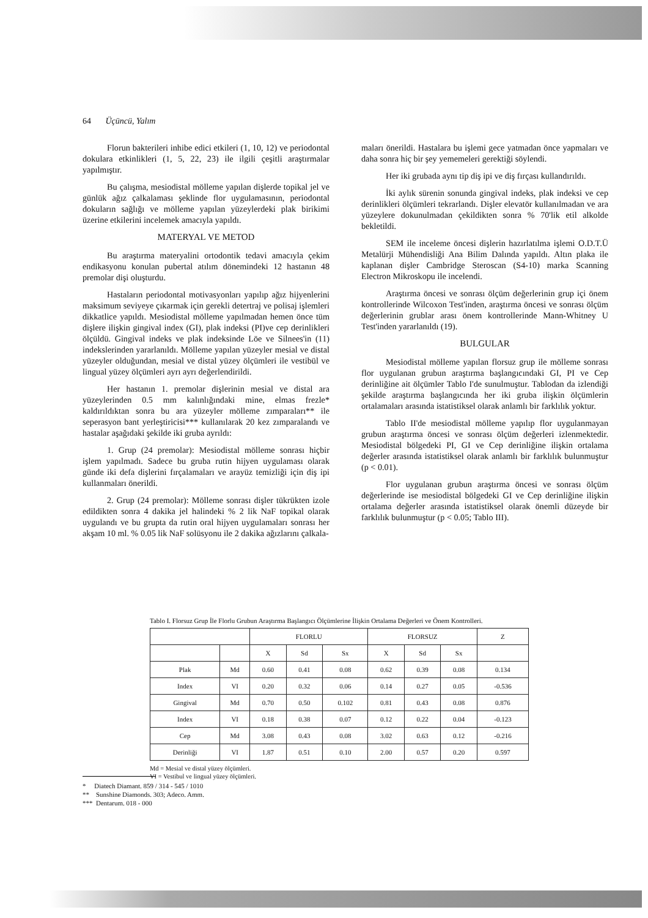64 Üçüncü, Yalım
Florun bakterileri inhibe edici etkileri (1, 10, 12) ve periodontal dokulara etkinlikleri (1, 5, 22, 23) ile ilgili çeşitli araştırmalar yapılmıştır.
Bu çalışma, mesiodistal mölleme yapılan dişlerde topikal jel ve günlük ağız çalkalaması şeklinde flor uygulamasının, periodontal dokuların sağlığı ve mölleme yapılan yüzeylerdeki plak birikimi üzerine etkilerini incelemek amacıyla yapıldı.
MATERYAL VE METOD
Bu araştırma materyalini ortodontik tedavi amacıyla çekim endikasyonu konulan pubertal atılım dönemindeki 12 hastanın 48 premolar dişi oluşturdu.
Hastaların periodontal motivasyonları yapılıp ağız hijyenlerini maksimum seviyeye çıkarmak için gerekli detertraj ve polisaj işlemleri dikkatlice yapıldı. Mesiodistal mölleme yapılmadan hemen önce tüm dişlere ilişkin gingival index (GI), plak indeksi (PI)ve cep derinlikleri ölçüldü. Gingival indeks ve plak indeksinde Löe ve Silnees'in (11) indekslerinden yararlanıldı. Mölleme yapılan yüzeyler mesial ve distal yüzeyler olduğundan, mesial ve distal yüzey ölçümleri ile vestibül ve lingual yüzey ölçümleri ayrı ayrı değerlendirildi.
Her hastanın 1. premolar dişlerinin mesial ve distal ara yüzeylerinden 0.5 mm kalınlığındaki mine, elmas frezle* kaldırıldıktan sonra bu ara yüzeyler mölleme zımparaları** ile seperasyon bant yerleştiricisi*** kullanılarak 20 kez zımparalandı ve hastalar aşağıdaki şekilde iki gruba ayrıldı:
1. Grup (24 premolar): Mesiodistal mölleme sonrası hiçbir işlem yapılmadı. Sadece bu gruba rutin hijyen uygulaması olarak günde iki defa dişlerini fırçalamaları ve arayüz temizliği için diş ipi kullanmaları önerildi.
2. Grup (24 premolar): Mölleme sonrası dişler tükrükten izole edildikten sonra 4 dakika jel halindeki % 2 lik NaF topikal olarak uygulandı ve bu grupta da rutin oral hijyen uygulamaları sonrası her akşam 10 ml. % 0.05 lik NaF solüsyonu ile 2 dakika ağızlarını çalkala-
maları önerildi. Hastalara bu işlemi gece yatmadan önce yapmaları ve daha sonra hiç bir şey yememeleri gerektiği söylendi.
Her iki grubada aynı tip diş ipi ve diş fırçası kullandırıldı.
İki aylık sürenin sonunda gingival indeks, plak indeksi ve cep derinlikleri ölçümleri tekrarlandı. Dişler elevatör kullanılmadan ve ara yüzeylere dokunulmadan çekildikten sonra % 70'lik etil alkolde bekletildi.
SEM ile inceleme öncesi dişlerin hazırlatılma işlemi O.D.T.Ü Metalürji Mühendisliği Ana Bilim Dalında yapıldı. Altın plaka ile kaplanan dişler Cambridge Steroscan (S4-10) marka Scanning Electron Mikroskopu ile incelendi.
Araştırma öncesi ve sonrası ölçüm değerlerinin grup içi önem kontrollerinde Wilcoxon Test'inden, araştırma öncesi ve sonrası ölçüm değerlerinin grublar arası önem kontrollerinde Mann-Whitney U Test'inden yararlanıldı (19).
BULGULAR
Mesiodistal mölleme yapılan florsuz grup ile mölleme sonrası flor uygulanan grubun araştırma başlangıcındaki GI, PI ve Cep derinliğine ait ölçümler Tablo I'de sunulmuştur. Tablodan da izlendiği şekilde araştırma başlangıcında her iki gruba ilişkin ölçümlerin ortalamaları arasında istatistiksel olarak anlamlı bir farklılık yoktur.
Tablo II'de mesiodistal mölleme yapılıp flor uygulanmayan grubun araştırma öncesi ve sonrası ölçüm değerleri izlenmektedir. Mesiodistal bölgedeki PI, GI ve Cep derinliğine ilişkin ortalama değerler arasında istatistiksel olarak anlamlı bir farklılık bulunmuştur (p < 0.01).
Flor uygulanan grubun araştırma öncesi ve sonrası ölçüm değerlerinde ise mesiodistal bölgedeki GI ve Cep derinliğine ilişkin ortalama değerler arasında istatistiksel olarak önemli düzeyde bir farklılık bulunmuştur (p < 0.05; Tablo III).
Tablo I. Florsuz Grup İle Florlu Grubun Araştırma Başlangıcı Ölçümlerine İlişkin Ortalama Değerleri ve Önem Kontrolleri.
| | | FLORLU | | | FLORSUZ | | | Z |
| --- | --- | --- | --- | --- | --- | --- | --- | --- |
| | | X | Sd | Sx | X | Sd | Sx | |
| Plak | Md | 0.60 | 0.41 | 0.08 | 0.62 | 0.39 | 0.08 | 0.134 |
| Index | VI | 0.20 | 0.32 | 0.06 | 0.14 | 0.27 | 0.05 | -0.536 |
| Gingival | Md | 0.70 | 0.50 | 0.102 | 0.81 | 0.43 | 0.08 | 0.876 |
| Index | VI | 0.18 | 0.38 | 0.07 | 0.12 | 0.22 | 0.04 | -0.123 |
| Cep | Md | 3.08 | 0.43 | 0.08 | 3.02 | 0.63 | 0.12 | -0.216 |
| Derinliği | VI | 1.87 | 0.51 | 0.10 | 2.00 | 0.57 | 0.20 | 0.597 |
Md = Mesial ve distal yüzey ölçümleri.
VI = Vestibul ve lingual yüzey ölçümleri.
* Diatech Diamant. 859 / 314 - 545 / 1010
** Sunshine Diamonds. 303; Adeco. Amm.
*** Dentarum. 018 - 000